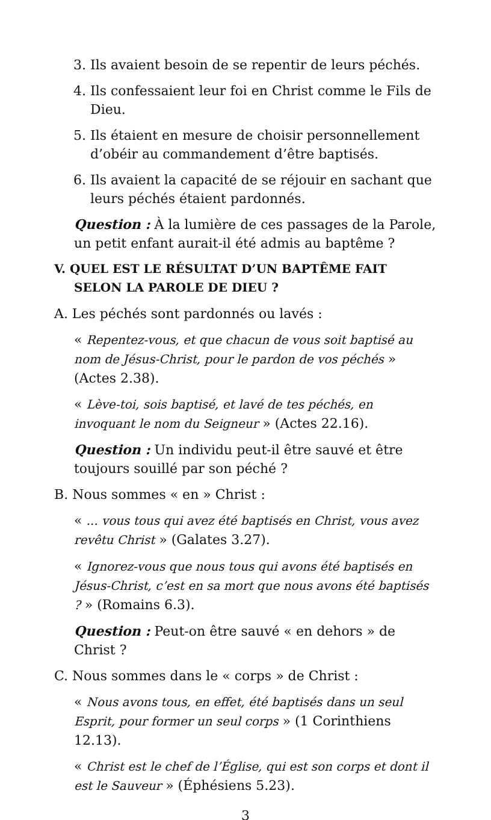3. Ils avaient besoin de se repentir de leurs péchés.
4. Ils confessaient leur foi en Christ comme le Fils de Dieu.
5. Ils étaient en mesure de choisir personnellement d’obéir au commandement d’être baptisés.
6. Ils avaient la capacité de se réjouir en sachant que leurs péchés étaient pardonnés.
Question : À la lumière de ces passages de la Parole, un petit enfant aurait-il été admis au baptême ?
V. QUEL EST LE RÉSULTAT D’UN BAPTÊME FAIT SELON LA PAROLE DE DIEU ?
A. Les péchés sont pardonnés ou lavés :
« Repentez-vous, et que chacun de vous soit baptisé au nom de Jésus-Christ, pour le pardon de vos péchés » (Actes 2.38).
« Lève-toi, sois baptisé, et lavé de tes péchés, en invoquant le nom du Seigneur » (Actes 22.16).
Question : Un individu peut-il être sauvé et être toujours souillé par son péché ?
B. Nous sommes « en » Christ :
« ... vous tous qui avez été baptisés en Christ, vous avez revêtu Christ » (Galates 3.27).
« Ignorez-vous que nous tous qui avons été baptisés en Jésus-Christ, c’est en sa mort que nous avons été baptisés ? » (Romains 6.3).
Question : Peut-on être sauvé « en dehors » de Christ ?
C. Nous sommes dans le « corps » de Christ :
« Nous avons tous, en effet, été baptisés dans un seul Esprit, pour former un seul corps » (1 Corinthiens 12.13).
« Christ est le chef de l’Église, qui est son corps et dont il est le Sauveur » (Éphésiens 5.23).
3